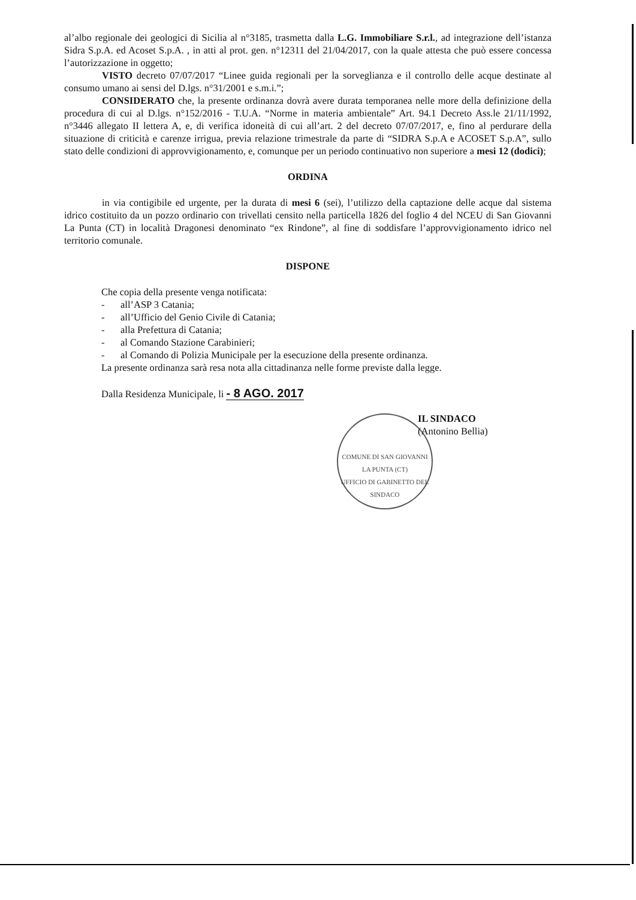al’albo regionale dei geologici di Sicilia al n°3185, trasmetta dalla L.G. Immobiliare S.r.l., ad integrazione dell’istanza Sidra S.p.A. ed Acoset S.p.A. , in atti al prot. gen. n°12311 del 21/04/2017, con la quale attesta che può essere concessa l’autorizzazione in oggetto;
VISTO decreto 07/07/2017 “Linee guida regionali per la sorveglianza e il controllo delle acque destinate al consumo umano ai sensi del D.lgs. n°31/2001 e s.m.i.”;
CONSIDERATO che, la presente ordinanza dovrà avere durata temporanea nelle more della definizione della procedura di cui al D.lgs. n°152/2016 - T.U.A. “Norme in materia ambientale” Art. 94.1 Decreto Ass.le 21/11/1992, n°3446 allegato II lettera A, e, di verifica idoneità di cui all’art. 2 del decreto 07/07/2017, e, fino al perdurare della situazione di criticità e carenze irrigua, previa relazione trimestrale da parte di “SIDRA S.p.A e ACOSET S.p.A”, sullo stato delle condizioni di approvvigionamento, e, comunque per un periodo continuativo non superiore a mesi 12 (dodici);
ORDINA
in via contigibile ed urgente, per la durata di mesi 6 (sei), l’utilizzo della captazione delle acque dal sistema idrico costituito da un pozzo ordinario con trivellati censito nella particella 1826 del foglio 4 del NCEU di San Giovanni La Punta (CT) in località Dragonesi denominato “ex Rindone”, al fine di soddisfare l’approvvigionamento idrico nel territorio comunale.
DISPONE
Che copia della presente venga notificata:
- all’ASP 3 Catania;
- all’Ufficio del Genio Civile di Catania;
- alla Prefettura di Catania;
- al Comando Stazione Carabinieri;
- al Comando di Polizia Municipale per la esecuzione della presente ordinanza.
La presente ordinanza sarà resa nota alla cittadinanza nelle forme previste dalla legge.
Dalla Residenza Municipale, li - 8 AGO. 2017
IL SINDACO
(Antonino Bellia)
COMUNE DI SAN GIOVANNI LA PUNTA (CT)
UFFICIO DI GABINETTO DEL SINDACO